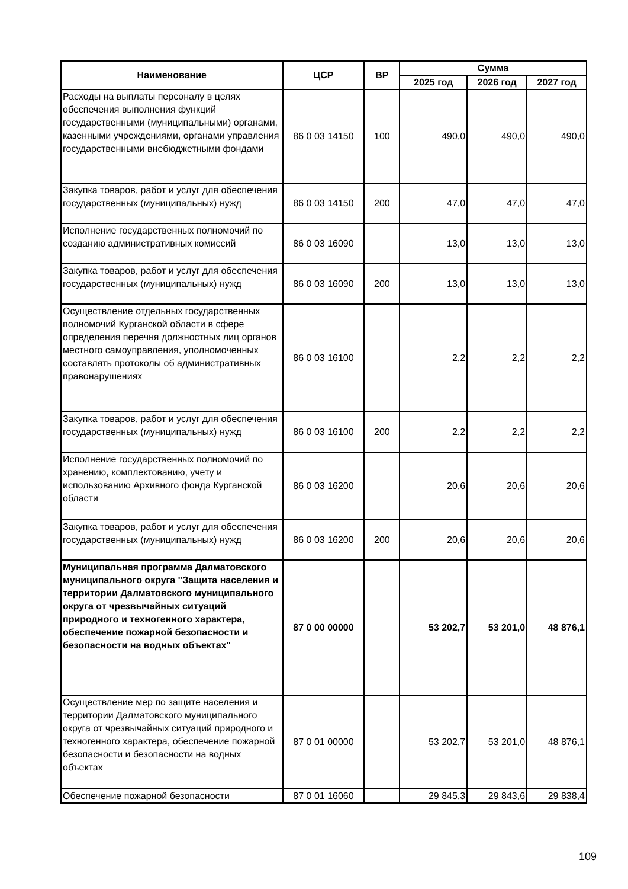| Наименование | ЦСР | ВР | Сумма | | |
| --- | --- | --- | --- | --- | --- |
| | | | 2025 год | 2026 год | 2027 год |
| Расходы на выплаты персоналу в целях обеспечения выполнения функций государственными (муниципальными) органами, казенными учреждениями, органами управления государственными внебюджетными фондами | 86 0 03 14150 | 100 | 490,0 | 490,0 | 490,0 |
| Закупка товаров, работ и услуг для обеспечения государственных (муниципальных) нужд | 86 0 03 14150 | 200 | 47,0 | 47,0 | 47,0 |
| Исполнение государственных полномочий по созданию административных комиссий | 86 0 03 16090 | | 13,0 | 13,0 | 13,0 |
| Закупка товаров, работ и услуг для обеспечения государственных (муниципальных) нужд | 86 0 03 16090 | 200 | 13,0 | 13,0 | 13,0 |
| Осуществление отдельных государственных полномочий Курганской области в сфере определения перечня должностных лиц органов местного самоуправления, уполномоченных составлять протоколы об административных правонарушениях | 86 0 03 16100 | | 2,2 | 2,2 | 2,2 |
| Закупка товаров, работ и услуг для обеспечения государственных (муниципальных) нужд | 86 0 03 16100 | 200 | 2,2 | 2,2 | 2,2 |
| Исполнение государственных полномочий по хранению, комплектованию, учету и использованию Архивного фонда Курганской области | 86 0 03 16200 | | 20,6 | 20,6 | 20,6 |
| Закупка товаров, работ и услуг для обеспечения государственных (муниципальных) нужд | 86 0 03 16200 | 200 | 20,6 | 20,6 | 20,6 |
| Муниципальная программа Далматовского муниципального округа "Защита населения и территории Далматовского муниципального округа от чрезвычайных ситуаций природного и техногенного характера, обеспечение пожарной безопасности и безопасности на водных объектах" | 87 0 00 00000 | | 53 202,7 | 53 201,0 | 48 876,1 |
| Осуществление мер по защите населения и территории Далматовского муниципального округа от чрезвычайных ситуаций природного и техногенного характера, обеспечение пожарной безопасности и безопасности на водных объектах | 87 0 01 00000 | | 53 202,7 | 53 201,0 | 48 876,1 |
| Обеспечение пожарной безопасности | 87 0 01 16060 | | 29 845,3 | 29 843,6 | 29 838,4 |
109